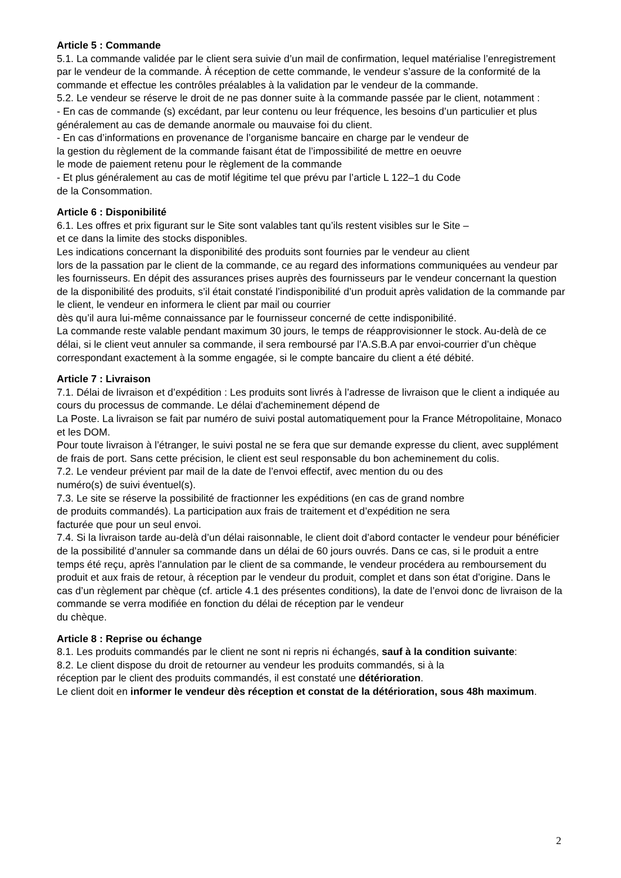Article 5 : Commande
5.1. La commande validée par le client sera suivie d’un mail de confirmation, lequel matérialise l’enregistrement par le vendeur de la commande. À réception de cette commande, le vendeur s’assure de la conformité de la commande et effectue les contrôles préalables à la validation par le vendeur de la commande.
5.2. Le vendeur se réserve le droit de ne pas donner suite à la commande passée par le client, notamment :
- En cas de commande (s) excédant, par leur contenu ou leur fréquence, les besoins d’un particulier et plus généralement au cas de demande anormale ou mauvaise foi du client.
- En cas d’informations en provenance de l’organisme bancaire en charge par le vendeur de
la gestion du règlement de la commande faisant état de l’impossibilité de mettre en oeuvre
le mode de paiement retenu pour le règlement de la commande
- Et plus généralement au cas de motif légitime tel que prévu par l’article L 122–1 du Code
de la Consommation.
Article 6 : Disponibilité
6.1. Les offres et prix figurant sur le Site sont valables tant qu’ils restent visibles sur le Site –
et ce dans la limite des stocks disponibles.
Les indications concernant la disponibilité des produits sont fournies par le vendeur au client
lors de la passation par le client de la commande, ce au regard des informations communiquées au vendeur par les fournisseurs. En dépit des assurances prises auprès des fournisseurs par le vendeur concernant la question de la disponibilité des produits, s’il était constaté l’indisponibilité d’un produit après validation de la commande par le client, le vendeur en informera le client par mail ou courrier
dès qu’il aura lui-même connaissance par le fournisseur concerné de cette indisponibilité.
La commande reste valable pendant maximum 30 jours, le temps de réapprovisionner le stock. Au-delà de ce délai, si le client veut annuler sa commande, il sera remboursé par l’A.S.B.A par envoi-courrier d’un chèque correspondant exactement à la somme engagée, si le compte bancaire du client a été débité.
Article 7 : Livraison
7.1. Délai de livraison et d’expédition : Les produits sont livrés à l’adresse de livraison que le client a indiquée au cours du processus de commande. Le délai d'acheminement dépend de
La Poste. La livraison se fait par numéro de suivi postal automatiquement pour la France Métropolitaine, Monaco et les DOM.
Pour toute livraison à l’étranger, le suivi postal ne se fera que sur demande expresse du client, avec supplément de frais de port. Sans cette précision, le client est seul responsable du bon acheminement du colis.
7.2. Le vendeur prévient par mail de la date de l’envoi effectif, avec mention du ou des
numéro(s) de suivi éventuel(s).
7.3. Le site se réserve la possibilité de fractionner les expéditions (en cas de grand nombre
de produits commandés). La participation aux frais de traitement et d’expédition ne sera
facturée que pour un seul envoi.
7.4. Si la livraison tarde au-delà d’un délai raisonnable, le client doit d’abord contacter le vendeur pour bénéficier de la possibilité d’annuler sa commande dans un délai de 60 jours ouvrés. Dans ce cas, si le produit a entre temps été reçu, après l’annulation par le client de sa commande, le vendeur procédera au remboursement du produit et aux frais de retour, à réception par le vendeur du produit, complet et dans son état d’origine. Dans le cas d’un règlement par chèque (cf. article 4.1 des présentes conditions), la date de l’envoi donc de livraison de la commande se verra modifiée en fonction du délai de réception par le vendeur
du chèque.
Article 8 : Reprise ou échange
8.1. Les produits commandés par le client ne sont ni repris ni échangés, sauf à la condition suivante:
8.2. Le client dispose du droit de retourner au vendeur les produits commandés, si à la
réception par le client des produits commandés, il est constaté une détérioration.
Le client doit en informer le vendeur dès réception et constat de la détérioration, sous 48h maximum.
2